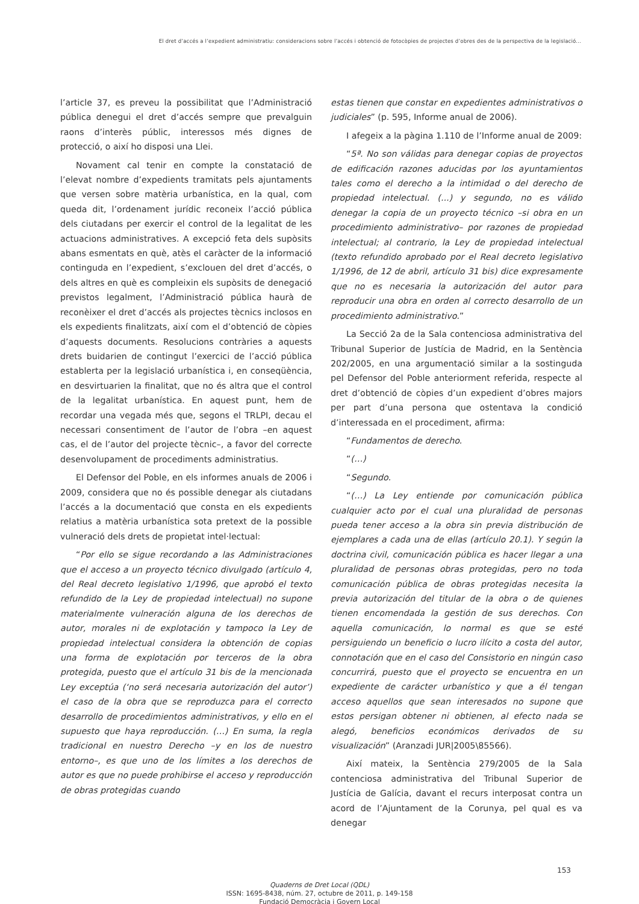El dret d’accés a l’expedient administratiu: consideracions sobre l’accés i obtenció de fotocòpies de projectes d’obres des de la perspectiva de la legislació...
l’article 37, es preveu la possibilitat que l’Administració pública denegui el dret d’accés sempre que prevalguin raons d’interès públic, interessos més dignes de protecció, o així ho disposi una Llei.
Novament cal tenir en compte la constatació de l’elevat nombre d’expedients tramitats pels ajuntaments que versen sobre matèria urbanística, en la qual, com queda dit, l’ordenament jurídic reconeix l’acció pública dels ciutadans per exercir el control de la legalitat de les actuacions administratives. A excepció feta dels supòsits abans esmentats en què, atès el caràcter de la informació continguda en l’expedient, s’exclouen del dret d’accés, o dels altres en què es compleixin els supòsits de denegació previstos legalment, l’Administració pública haurà de reconèixer el dret d’accés als projectes tècnics inclosos en els expedients finalitzats, així com el d’obtenció de còpies d’aquests documents. Resolucions contràries a aquests drets buidarien de contingut l’exercici de l’acció pública establerta per la legislació urbanística i, en conseqüència, en desvirtuarien la finalitat, que no és altra que el control de la legalitat urbanística. En aquest punt, hem de recordar una vegada més que, segons el TRLPI, decau el necessari consentiment de l’autor de l’obra –en aquest cas, el de l’autor del projecte tècnic–, a favor del correcte desenvolupament de procediments administratius.
El Defensor del Poble, en els informes anuals de 2006 i 2009, considera que no és possible denegar als ciutadans l’accés a la documentació que consta en els expedients relatius a matèria urbanística sota pretext de la possible vulneració dels drets de propietat intel·lectual:
“Por ello se sigue recordando a las Administraciones que el acceso a un proyecto técnico divulgado (artículo 4, del Real decreto legislativo 1/1996, que aprobó el texto refundido de la Ley de propiedad intelectual) no supone materialmente vulneración alguna de los derechos de autor, morales ni de explotación y tampoco la Ley de propiedad intelectual considera la obtención de copias una forma de explotación por terceros de la obra protegida, puesto que el artículo 31 bis de la mencionada Ley exceptúa (‘no será necesaria autorización del autor’) el caso de la obra que se reproduzca para el correcto desarrollo de procedimientos administrativos, y ello en el supuesto que haya reproducción. (…) En suma, la regla tradicional en nuestro Derecho –y en los de nuestro entorno–, es que uno de los límites a los derechos de autor es que no puede prohibirse el acceso y reproducción de obras protegidas cuando
estas tienen que constar en expedientes administrativos o judiciales” (p. 595, Informe anual de 2006).
I afegeix a la pàgina 1.110 de l’Informe anual de 2009:
“5ª. No son válidas para denegar copias de proyectos de edificación razones aducidas por los ayuntamientos tales como el derecho a la intimidad o del derecho de propiedad intelectual. (...) y segundo, no es válido denegar la copia de un proyecto técnico –si obra en un procedimiento administrativo– por razones de propiedad intelectual; al contrario, la Ley de propiedad intelectual (texto refundido aprobado por el Real decreto legislativo 1/1996, de 12 de abril, artículo 31 bis) dice expresamente que no es necesaria la autorización del autor para reproducir una obra en orden al correcto desarrollo de un procedimiento administrativo.”
La Secció 2a de la Sala contenciosa administrativa del Tribunal Superior de Justícia de Madrid, en la Sentència 202/2005, en una argumentació similar a la sostinguda pel Defensor del Poble anteriorment referida, respecte al dret d’obtenció de còpies d’un expedient d’obres majors per part d’una persona que ostentava la condició d’interessada en el procediment, afirma:
“Fundamentos de derecho.
“(…)
“Segundo.
“(…) La Ley entiende por comunicación pública cualquier acto por el cual una pluralidad de personas pueda tener acceso a la obra sin previa distribución de ejemplares a cada una de ellas (artículo 20.1). Y según la doctrina civil, comunicación pública es hacer llegar a una pluralidad de personas obras protegidas, pero no toda comunicación pública de obras protegidas necesita la previa autorización del titular de la obra o de quienes tienen encomendada la gestión de sus derechos. Con aquella comunicación, lo normal es que se esté persiguiendo un beneficio o lucro ilícito a costa del autor, connotación que en el caso del Consistorio en ningún caso concurrirá, puesto que el proyecto se encuentra en un expediente de carácter urbanístico y que a él tengan acceso aquellos que sean interesados no supone que estos persigan obtener ni obtienen, al efecto nada se alegó, beneficios económicos derivados de su visualización” (Aranzadi JUR|2005\85566).
Així mateix, la Sentència 279/2005 de la Sala contenciosa administrativa del Tribunal Superior de Justícia de Galícia, davant el recurs interposat contra un acord de l’Ajuntament de la Corunya, pel qual es va denegar
153
Quaderns de Dret Local (QDL)
ISSN: 1695-8438, núm. 27, octubre de 2011, p. 149-158
Fundació Democràcia i Govern Local